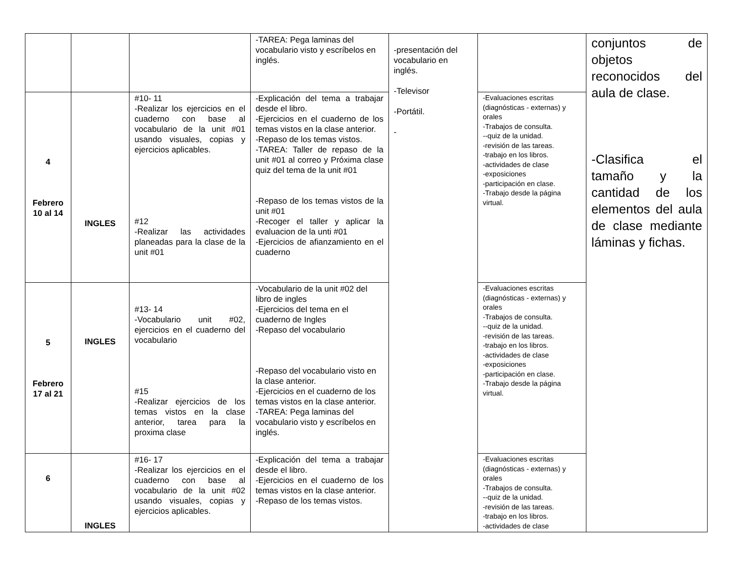| | | | -TAREA: Pega laminas del vocabulario visto y escríbelos en inglés. | -presentación del vocabulario en inglés. -Televisor -Portátil. - | | conjuntos de objetos reconocidos del aula de clase. -Clasifica el tamaño y la cantidad de los elementos del aula de clase mediante láminas y fichas. |
| 4 Febrero 10 al 14 | INGLES | #10- 11 -Realizar los ejercicios en el cuaderno con base al vocabulario de la unit #01 usando visuales, copias y ejercicios aplicables. #12 -Realizar las actividades planeadas para la clase de la unit #01 | -Explicación del tema a trabajar desde el libro. -Ejercicios en el cuaderno de los temas vistos en la clase anterior. -Repaso de los temas vistos. -TAREA: Taller de repaso de la unit #01 al correo y Próxima clase quiz del tema de la unit #01 -Repaso de los temas vistos de la unit #01 -Recoger el taller y aplicar la evaluacion de la unti #01 -Ejercicios de afianzamiento en el cuaderno | | -Evaluaciones escritas (diagnósticas - externas) y orales -Trabajos de consulta. --quiz de la unidad. -revisión de las tareas. -trabajo en los libros. -actividades de clase -exposiciones -participación en clase. -Trabajo desde la página virtual. | |
| 5 Febrero 17 al 21 | INGLES | #13- 14 -Vocabulario unit #02, ejercicios en el cuaderno del vocabulario #15 -Realizar ejercicios de los temas vistos en la clase anterior, tarea para la proxima clase | -Vocabulario de la unit #02 del libro de ingles -Ejercicios del tema en el cuaderno de Ingles -Repaso del vocabulario -Repaso del vocabulario visto en la clase anterior. -Ejercicios en el cuaderno de los temas vistos en la clase anterior. -TAREA: Pega laminas del vocabulario visto y escríbelos en inglés. | | -Evaluaciones escritas (diagnósticas - externas) y orales -Trabajos de consulta. --quiz de la unidad. -revisión de las tareas. -trabajo en los libros. -actividades de clase -exposiciones -participación en clase. -Trabajo desde la página virtual. | |
| 6 | INGLES | #16- 17 -Realizar los ejercicios en el cuaderno con base al vocabulario de la unit #02 usando visuales, copias y ejercicios aplicables. | -Explicación del tema a trabajar desde el libro. -Ejercicios en el cuaderno de los temas vistos en la clase anterior. -Repaso de los temas vistos. | | -Evaluaciones escritas (diagnósticas - externas) y orales -Trabajos de consulta. --quiz de la unidad. -revisión de las tareas. -trabajo en los libros. -actividades de clase | |